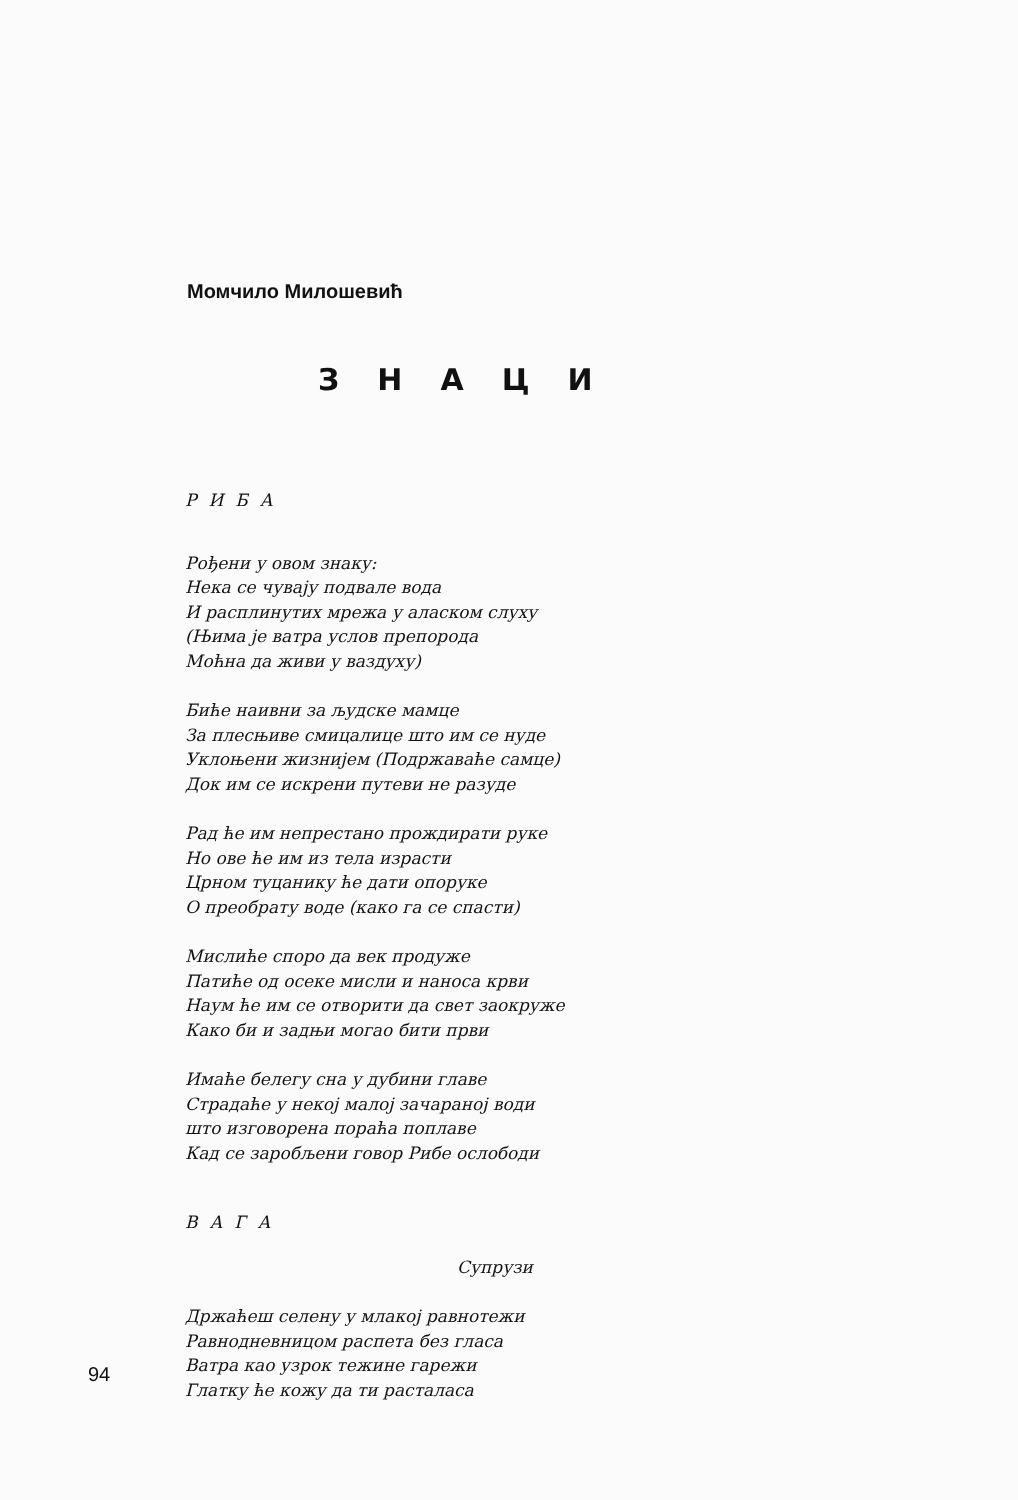Момчило Милошевић
ЗНАЦИ
РИБА
Рођени у овом знаку:
Нека се чувају подвале вода
И расплинутих мрежа у аласком слуху
(Њима је ватра услов препорода
Моћна да живи у ваздуху)
Биће наивни за људске мамце
За плесњиве смицалице што им се нуде
Уклоњени жизнијем (Подржаваће самце)
Док им се искрени путеви не разуде
Рад ће им непрестано прождирати руке
Но ове ће им из тела израсти
Црном туцанику ће дати опоруке
О преобрату воде (како га се спасти)
Мислиће споро да век продуже
Патиће од осеке мисли и наноса крви
Наум ће им се отворити да свет заокруже
Како би и задњи могао бити први
Имаће белегу сна у дубини главе
Страдаће у некој малој зачараној води
што изговорена пораћа поплаве
Кад се заробљени говор Рибе ослободи
ВАГА
Супрузи
Држаћеш селену у млакој равнотежи
Равнодневницом распета без гласа
Ватра као узрок тежине гарежи
Глатку ће кожу да ти расталаса
94